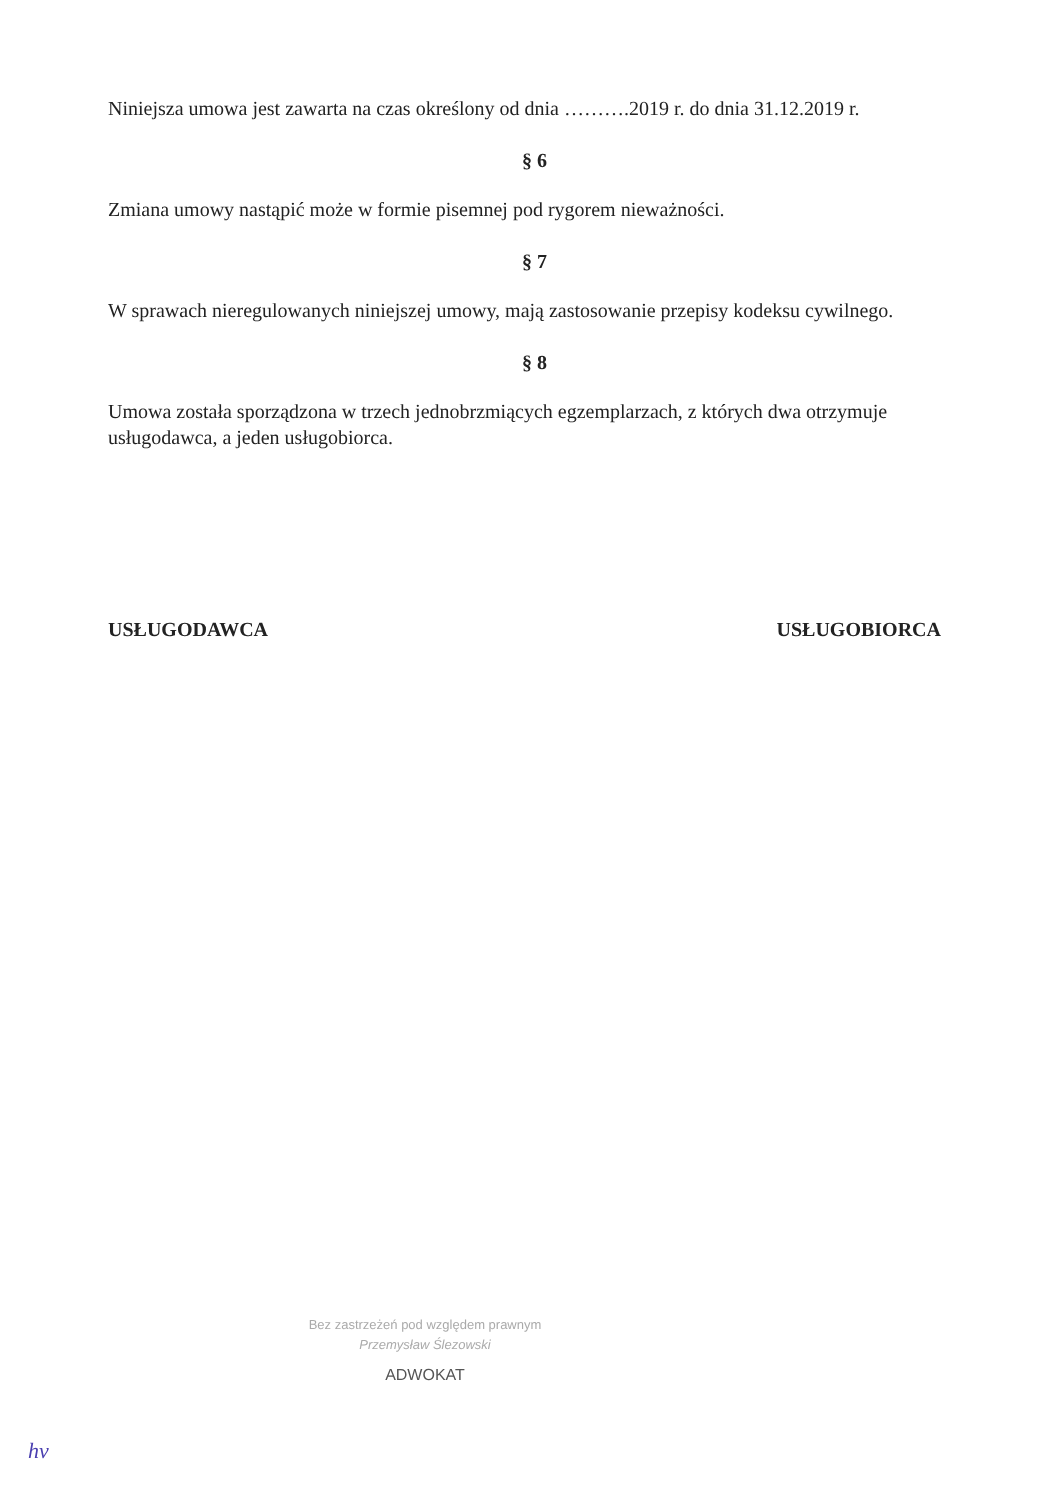Niniejsza umowa jest zawarta na czas określony od dnia ……….2019 r. do dnia 31.12.2019 r.
§ 6
Zmiana umowy nastąpić może w formie pisemnej pod rygorem nieważności.
§ 7
W sprawach nieregulowanych niniejszej umowy, mają zastosowanie przepisy kodeksu cywilnego.
§ 8
Umowa została sporządzona w trzech jednobrzmiących egzemplarzach, z których dwa otrzymuje usługodawca, a jeden usługobiorca.
USŁUGODAWCA USŁUGOBIORCA
Bez zastrzeżeń pod względem prawnym
Przemysław Ślezowski
ADWOKAT
hv